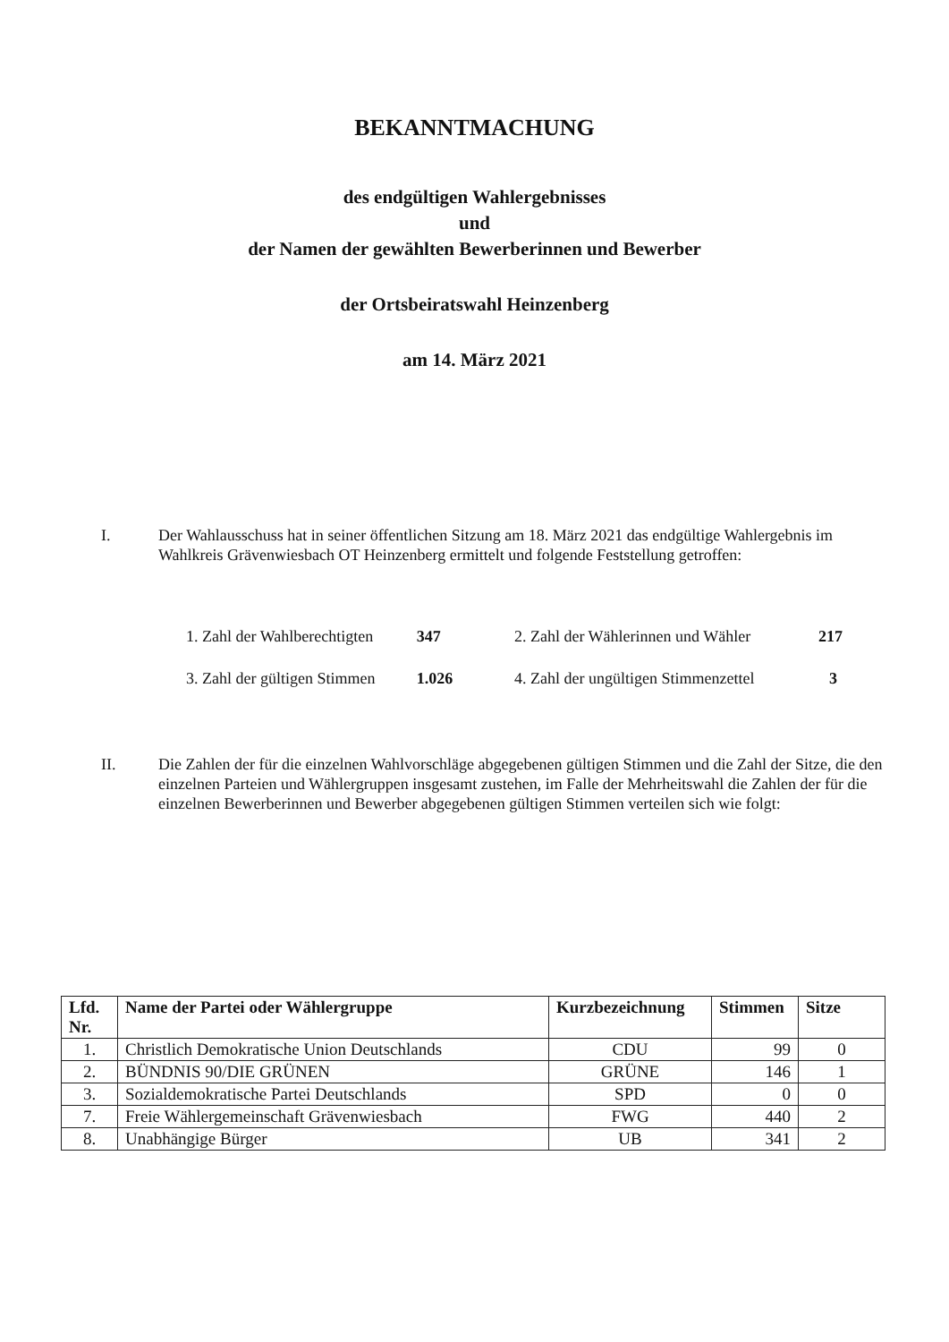BEKANNTMACHUNG
des endgültigen Wahlergebnisses
und
der Namen der gewählten Bewerberinnen und Bewerber
der Ortsbeiratswahl Heinzenberg
am 14. März 2021
I. Der Wahlausschuss hat in seiner öffentlichen Sitzung am 18. März 2021 das endgültige Wahlergebnis im Wahlkreis Grävenwiesbach OT Heinzenberg ermittelt und folgende Feststellung getroffen:
| 1. Zahl der Wahlberechtigten | 347 | 2. Zahl der Wählerinnen und Wähler | 217 |
| 3. Zahl der gültigen Stimmen | 1.026 | 4. Zahl der ungültigen Stimmenzettel | 3 |
II. Die Zahlen der für die einzelnen Wahlvorschläge abgegebenen gültigen Stimmen und die Zahl der Sitze, die den einzelnen Parteien und Wählergruppen insgesamt zustehen, im Falle der Mehrheitswahl die Zahlen der für die einzelnen Bewerberinnen und Bewerber abgegebenen gültigen Stimmen verteilen sich wie folgt:
| Lfd. Nr. | Name der Partei oder Wählergruppe | Kurzbezeichnung | Stimmen | Sitze |
| --- | --- | --- | --- | --- |
| 1. | Christlich Demokratische Union Deutschlands | CDU | 99 | 0 |
| 2. | BÜNDNIS 90/DIE GRÜNEN | GRÜNE | 146 | 1 |
| 3. | Sozialdemokratische Partei Deutschlands | SPD | 0 | 0 |
| 7. | Freie Wählergemeinschaft Grävenwiesbach | FWG | 440 | 2 |
| 8. | Unabhängige Bürger | UB | 341 | 2 |